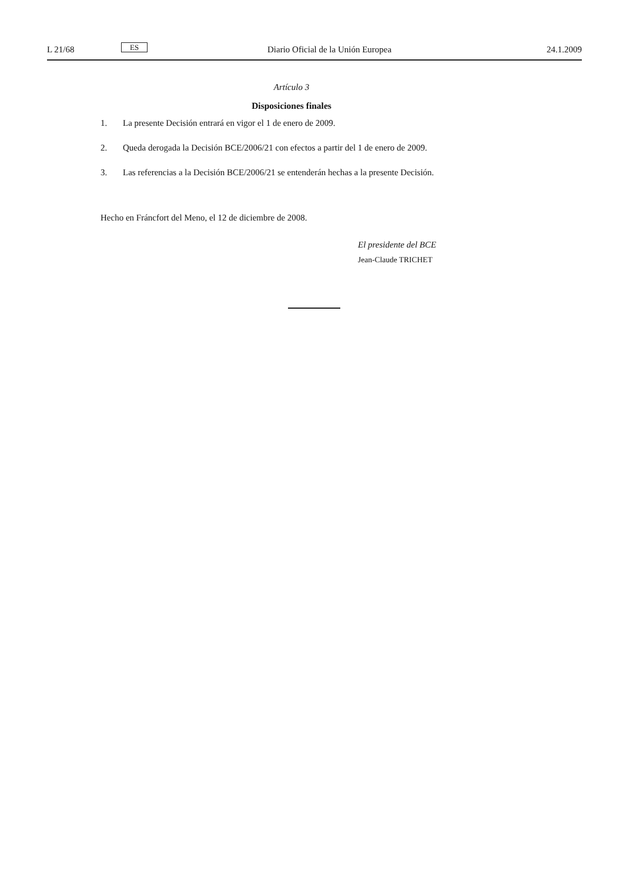L 21/68
ES
Diario Oficial de la Unión Europea
24.1.2009
Artículo 3
Disposiciones finales
1. La presente Decisión entrará en vigor el 1 de enero de 2009.
2. Queda derogada la Decisión BCE/2006/21 con efectos a partir del 1 de enero de 2009.
3. Las referencias a la Decisión BCE/2006/21 se entenderán hechas a la presente Decisión.
Hecho en Fráncfort del Meno, el 12 de diciembre de 2008.
El presidente del BCE
Jean-Claude TRICHET